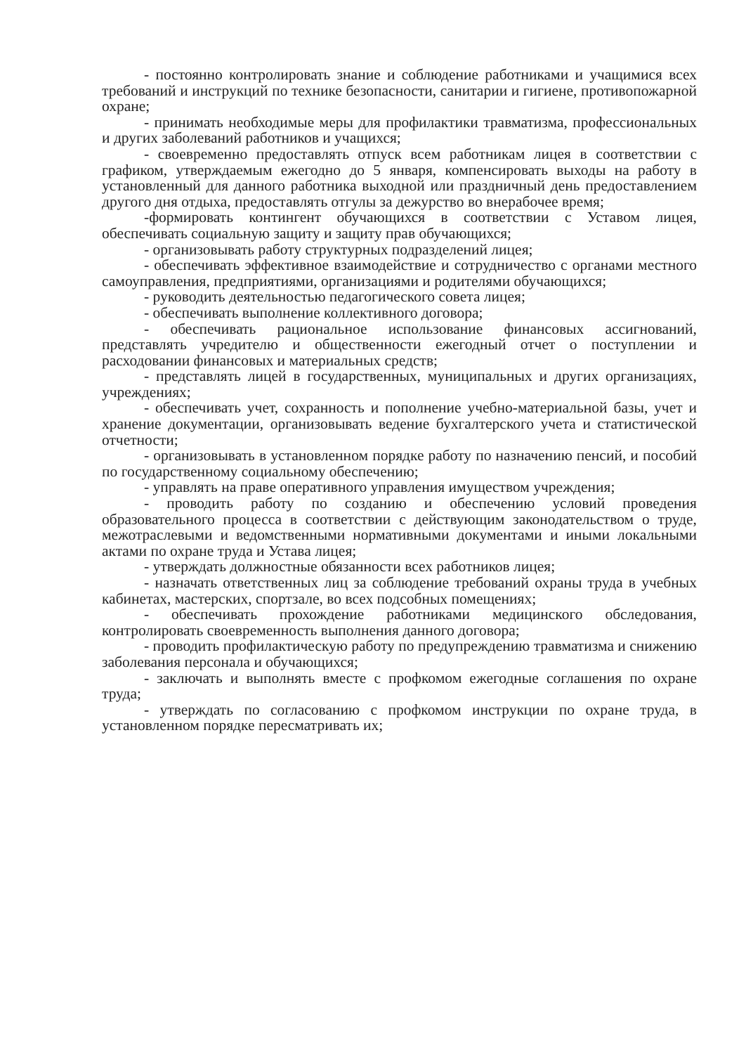- постоянно контролировать знание и соблюдение работниками и учащимися всех требований и инструкций по технике безопасности, санитарии и гигиене, противопожарной охране;
- принимать необходимые меры для профилактики травматизма, профессиональных и других заболеваний работников и учащихся;
- своевременно предоставлять отпуск всем работникам лицея в соответствии с графиком, утверждаемым ежегодно до 5 января, компенсировать выходы на работу в установленный для данного работника выходной или праздничный день предоставлением другого дня отдыха, предоставлять отгулы за дежурство во внерабочее время;
-формировать контингент обучающихся в соответствии с Уставом лицея, обеспечивать социальную защиту и защиту прав обучающихся;
- организовывать работу структурных подразделений лицея;
- обеспечивать эффективное взаимодействие и сотрудничество с органами местного самоуправления, предприятиями, организациями и родителями обучающихся;
- руководить деятельностью педагогического совета лицея;
- обеспечивать выполнение коллективного договора;
- обеспечивать рациональное использование финансовых ассигнований, представлять учредителю и общественности ежегодный отчет о поступлении и расходовании финансовых и материальных средств;
- представлять лицей в государственных, муниципальных и других организациях, учреждениях;
- обеспечивать учет, сохранность и пополнение учебно-материальной базы, учет и хранение документации, организовывать ведение бухгалтерского учета и статистической отчетности;
- организовывать в установленном порядке работу по назначению пенсий, и пособий по государственному социальному обеспечению;
- управлять на праве оперативного управления имуществом учреждения;
- проводить работу по созданию и обеспечению условий проведения образовательного процесса в соответствии с действующим законодательством о труде, межотраслевыми и ведомственными нормативными документами и иными локальными актами по охране труда и Устава лицея;
- утверждать должностные обязанности всех работников лицея;
- назначать ответственных лиц за соблюдение требований охраны труда в учебных кабинетах, мастерских, спортзале, во всех подсобных помещениях;
- обеспечивать прохождение работниками медицинского обследования, контролировать своевременность выполнения данного договора;
- проводить профилактическую работу по предупреждению травматизма и снижению заболевания персонала и обучающихся;
- заключать и выполнять вместе с профкомом ежегодные соглашения по охране труда;
- утверждать по согласованию с профкомом инструкции по охране труда, в установленном порядке пересматривать их;